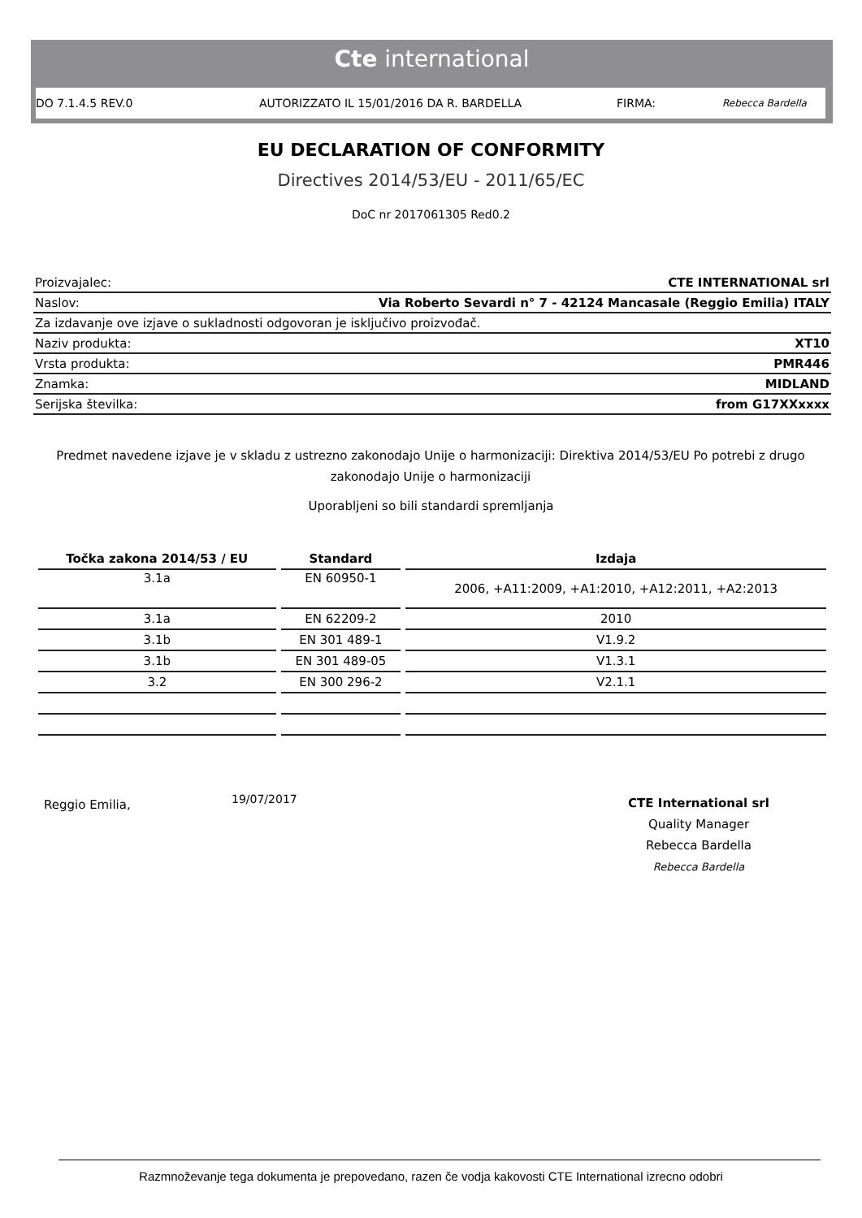Cte international
DO 7.1.4.5 REV.0 AUTORIZZATO IL 15/01/2016 DA R. BARDELLA FIRMA: Rebecca Bardella
EU DECLARATION OF CONFORMITY
Directives 2014/53/EU - 2011/65/EC
DoC nr 2017061305 Red0.2
| Proizvajalec: | CTE INTERNATIONAL srl |
| Naslov: | Via Roberto Sevardi n° 7 - 42124 Mancasale (Reggio Emilia) ITALY |
| Za izdavanje ove izjave o sukladnosti odgovoran je isključivo proizvođač. | |
| Naziv produkta: | XT10 |
| Vrsta produkta: | PMR446 |
| Znamka: | MIDLAND |
| Serijska številka: | from G17XXxxxx |
Predmet navedene izjave je v skladu z ustrezno zakonodajo Unije o harmonizaciji: Direktiva 2014/53/EU Po potrebi z drugo zakonodajo Unije o harmonizaciji
Uporabljeni so bili standardi spremljanja
| Točka zakona 2014/53 / EU | Standard | Izdaja |
| --- | --- | --- |
| 3.1a | EN 60950-1 | 2006, +A11:2009, +A1:2010, +A12:2011, +A2:2013 |
| 3.1a | EN 62209-2 | 2010 |
| 3.1b | EN 301 489-1 | V1.9.2 |
| 3.1b | EN 301 489-05 | V1.3.1 |
| 3.2 | EN 300 296-2 | V2.1.1 |
Reggio Emilia, 19/07/2017
CTE International srl
Quality Manager
Rebecca Bardella
Rebecca Bardella
Razmnoževanje tega dokumenta je prepovedano, razen če vodja kakovosti CTE International izrecno odobri